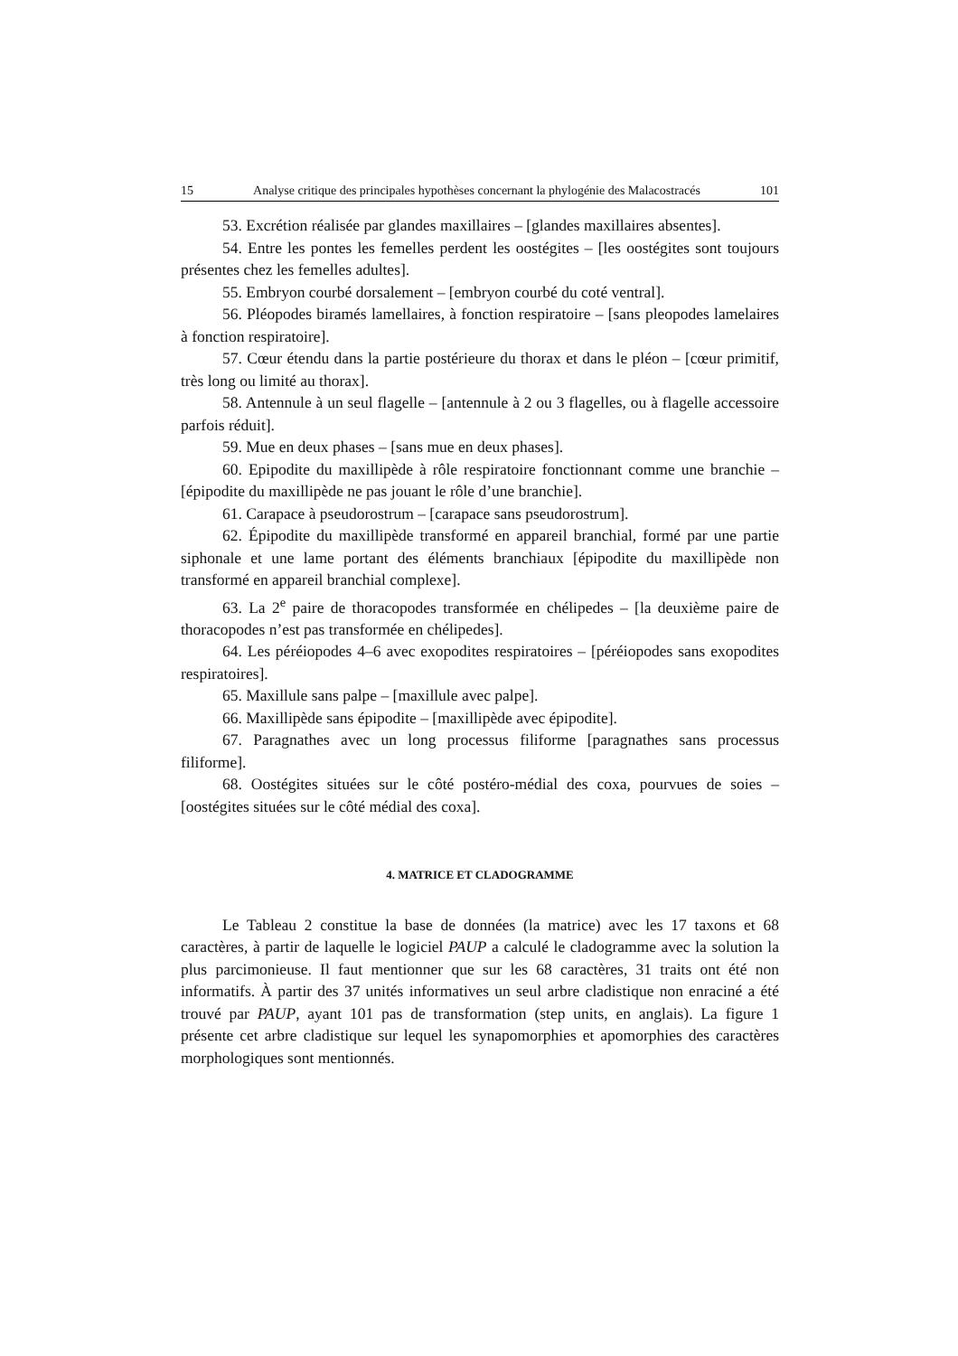15 Analyse critique des principales hypothèses concernant la phylogénie des Malacostracés 101
53. Excrétion réalisée par glandes maxillaires – [glandes maxillaires absentes].
54. Entre les pontes les femelles perdent les oostégites – [les oostégites sont toujours présentes chez les femelles adultes].
55. Embryon courbé dorsalement – [embryon courbé du coté ventral].
56. Pléopodes biramés lamellaires, à fonction respiratoire – [sans pleopodes lamelaires à fonction respiratoire].
57. Cœur étendu dans la partie postérieure du thorax et dans le pléon – [cœur primitif, très long ou limité au thorax].
58. Antennule à un seul flagelle – [antennule à 2 ou 3 flagelles, ou à flagelle accessoire parfois réduit].
59. Mue en deux phases – [sans mue en deux phases].
60. Epipodite du maxillipède à rôle respiratoire fonctionnant comme une branchie – [épipodite du maxillipède ne pas jouant le rôle d’une branchie].
61. Carapace à pseudorostrum – [carapace sans pseudorostrum].
62. Épipodite du maxillipède transformé en appareil branchial, formé par une partie siphonale et une lame portant des éléments branchiaux [épipodite du maxillipède non transformé en appareil branchial complexe].
63. La 2<sup>e</sup> paire de thoracopodes transformée en chélipedes – [la deuxième paire de thoracopodes n’est pas transformée en chélipedes].
64. Les péréiopodes 4–6 avec exopodites respiratoires – [péréiopodes sans exopodites respiratoires].
65. Maxillule sans palpe – [maxillule avec palpe].
66. Maxillipède sans épipodite – [maxillipède avec épipodite].
67. Paragnathes avec un long processus filiforme [paragnathes sans processus filiforme].
68. Oostégites situées sur le côté postéro-médial des coxa, pourvues de soies – [oostégites situées sur le côté médial des coxa].
4. MATRICE ET CLADOGRAMME
Le Tableau 2 constitue la base de données (la matrice) avec les 17 taxons et 68 caractères, à partir de laquelle le logiciel PAUP a calculé le cladogramme avec la solution la plus parcimonieuse. Il faut mentionner que sur les 68 caractères, 31 traits ont été non informatifs. À partir des 37 unités informatives un seul arbre cladistique non enraciné a été trouvé par PAUP, ayant 101 pas de transformation (step units, en anglais). La figure 1 présente cet arbre cladistique sur lequel les synapomorphies et apomorphies des caractères morphologiques sont mentionnés.